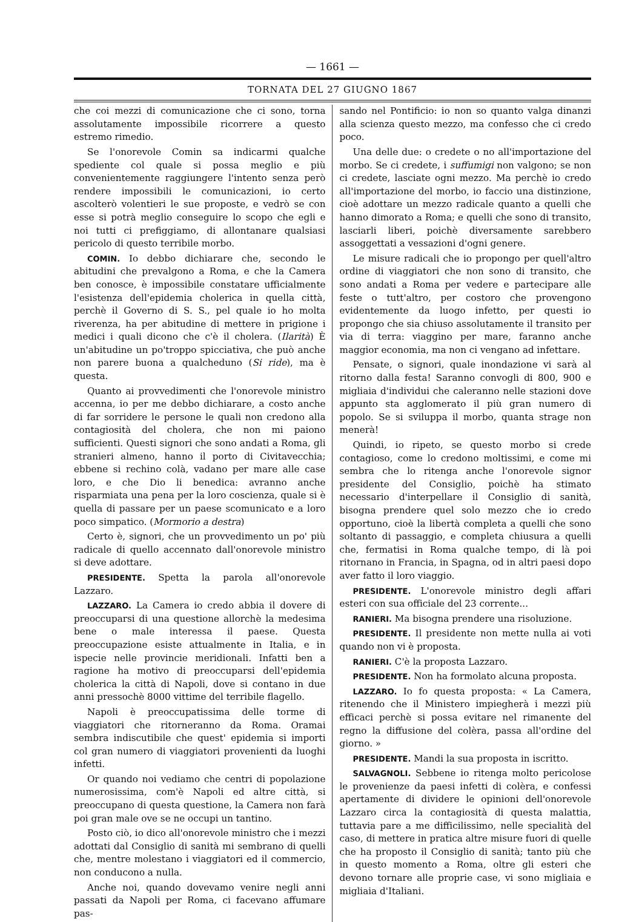— 1661 —
TORNATA DEL 27 GIUGNO 1867
che coi mezzi di comunicazione che ci sono, torna assolutamente impossibile ricorrere a questo estremo rimedio.
Se l'onorevole Comin sa indicarmi qualche spediente col quale si possa meglio e più convenientemente raggiungere l'intento senza però rendere impossibili le comunicazioni, io certo ascolterò volentieri le sue proposte, e vedrò se con esse si potrà meglio conseguire lo scopo che egli e noi tutti ci prefiggiamo, di allontanare qualsiasi pericolo di questo terribile morbo.
COMIN. Io debbo dichiarare che, secondo le abitudini che prevalgono a Roma, e che la Camera ben conosce, è impossibile constatare ufficialmente l'esistenza dell'epidemia cholerica in quella città, perchè il Governo di S. S., pel quale io ho molta riverenza, ha per abitudine di mettere in prigione i medici i quali dicono che c'è il cholera. (Ilarità) È un'abitudine un po'troppo spicciativa, che può anche non parere buona a qualcheduno (Si ride), ma è questa.
Quanto ai provvedimenti che l'onorevole ministro accenna, io per me debbo dichiarare, a costo anche di far sorridere le persone le quali non credono alla contagiosità del cholera, che non mi paiono sufficienti. Questi signori che sono andati a Roma, gli stranieri almeno, hanno il porto di Civitavecchia; ebbene si rechino colà, vadano per mare alle case loro, e che Dio li benedica: avranno anche risparmiata una pena per la loro coscienza, quale si è quella di passare per un paese scomunicato e a loro poco simpatico. (Mormorio a destra)
Certo è, signori, che un provvedimento un po' più radicale di quello accennato dall'onorevole ministro si deve adottare.
PRESIDENTE. Spetta la parola all'onorevole Lazzaro.
LAZZARO. La Camera io credo abbia il dovere di preoccuparsi di una questione allorchè la medesima bene o male interessa il paese. Questa preoccupazione esiste attualmente in Italia, e in ispecie nelle provincie meridionali. Infatti ben a ragione ha motivo di preoccuparsi dell'epidemia cholerica la città di Napoli, dove si contano in due anni pressochè 8000 vittime del terribile flagello.
Napoli è preoccupatissima delle torme di viaggiatori che ritorneranno da Roma. Oramai sembra indiscutibile che quest' epidemia si importi col gran numero di viaggiatori provenienti da luoghi infetti.
Or quando noi vediamo che centri di popolazione numerosissima, com'è Napoli ed altre città, si preoccupano di questa questione, la Camera non farà poi gran male ove se ne occupi un tantino.
Posto ciò, io dico all'onorevole ministro che i mezzi adottati dal Consiglio di sanità mi sembrano di quelli che, mentre molestano i viaggiatori ed il commercio, non conducono a nulla.
Anche noi, quando dovevamo venire negli anni passati da Napoli per Roma, ci facevano affumare pas-
sando nel Pontificio: io non so quanto valga dinanzi alla scienza questo mezzo, ma confesso che ci credo poco.
Una delle due: o credete o no all'importazione del morbo. Se ci credete, i suffumigi non valgono; se non ci credete, lasciate ogni mezzo. Ma perchè io credo all'importazione del morbo, io faccio una distinzione, cioè adottare un mezzo radicale quanto a quelli che hanno dimorato a Roma; e quelli che sono di transito, lasciarli liberi, poichè diversamente sarebbero assoggettati a vessazioni d'ogni genere.
Le misure radicali che io propongo per quell'altro ordine di viaggiatori che non sono di transito, che sono andati a Roma per vedere e partecipare alle feste o tutt'altro, per costoro che provengono evidentemente da luogo infetto, per questi io propongo che sia chiuso assolutamente il transito per via di terra: viaggino per mare, faranno anche maggior economia, ma non ci vengano ad infettare.
Pensate, o signori, quale inondazione vi sarà al ritorno dalla festa! Saranno convogli di 800, 900 e migliaia d'individui che caleranno nelle stazioni dove appunto sta agglomerato il più gran numero di popolo. Se si sviluppa il morbo, quanta strage non menerà!
Quindi, io ripeto, se questo morbo si crede contagioso, come lo credono moltissimi, e come mi sembra che lo ritenga anche l'onorevole signor presidente del Consiglio, poichè ha stimato necessario d'interpellare il Consiglio di sanità, bisogna prendere quel solo mezzo che io credo opportuno, cioè la libertà completa a quelli che sono soltanto di passaggio, e completa chiusura a quelli che, fermatisi in Roma qualche tempo, di là poi ritornano in Francia, in Spagna, od in altri paesi dopo aver fatto il loro viaggio.
PRESIDENTE. L'onorevole ministro degli affari esteri con sua officiale del 23 corrente...
RANIERI. Ma bisogna prendere una risoluzione.
PRESIDENTE. Il presidente non mette nulla ai voti quando non vi è proposta.
RANIERI. C'è la proposta Lazzaro.
PRESIDENTE. Non ha formolato alcuna proposta.
LAZZARO. Io fo questa proposta: « La Camera, ritenendo che il Ministero impiegherà i mezzi più efficaci perchè si possa evitare nel rimanente del regno la diffusione del colèra, passa all'ordine del giorno. »
PRESIDENTE. Mandi la sua proposta in iscritto.
SALVAGNOLI. Sebbene io ritenga molto pericolose le provenienze da paesi infetti di colèra, e confessi apertamente di dividere le opinioni dell'onorevole Lazzaro circa la contagiosità di questa malattia, tuttavia pare a me difficilissimo, nelle specialità del caso, di mettere in pratica altre misure fuori di quelle che ha proposto il Consiglio di sanità; tanto più che in questo momento a Roma, oltre gli esteri che devono tornare alle proprie case, vi sono migliaia e migliaia d'Italiani.